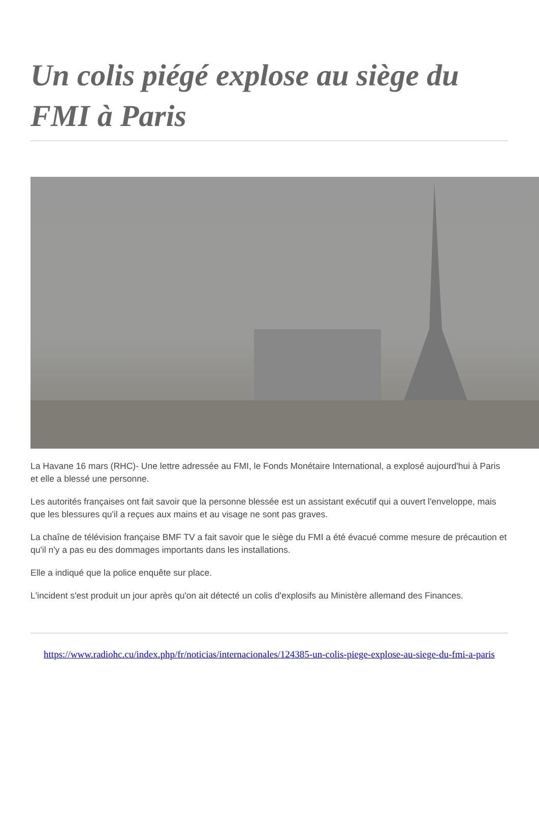Un colis piégé explose au siège du FMI à Paris
La Havane 16 mars (RHC)- Une lettre adressée au FMI, le Fonds Monétaire International, a explosé aujourd'hui à Paris et elle a blessé une personne.
Les autorités françaises ont fait savoir que la personne blessée est un assistant exécutif qui a ouvert l'enveloppe, mais que les blessures qu'il a reçues aux mains et au visage ne sont pas graves.
La chaîne de télévision française BMF TV a fait savoir que le siège du FMI a été évacué comme mesure de précaution et qu'il n'y a pas eu des dommages importants dans les installations.
Elle a indiqué que la police enquête sur place.
L'incident s'est produit un jour après qu'on ait détecté un colis d'explosifs au Ministère allemand des Finances.
https://www.radiohc.cu/index.php/fr/noticias/internacionales/124385-un-colis-piege-explose-au-siege-du-fmi-a-paris